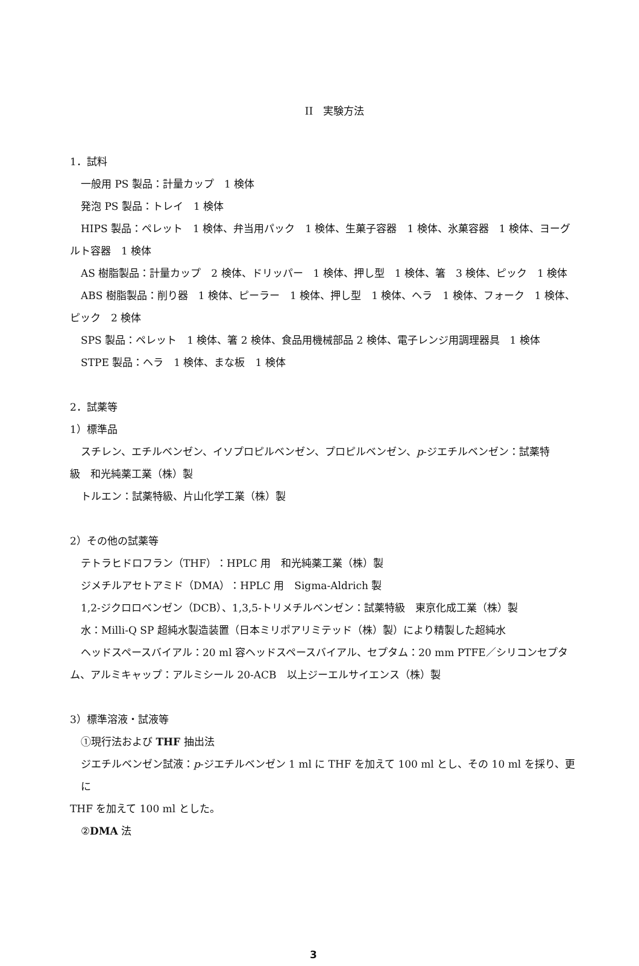II　実験方法
1．試料
一般用 PS 製品：計量カップ　1 検体
発泡 PS 製品：トレイ　1 検体
HIPS 製品：ペレット　1 検体、弁当用パック　1 検体、生菓子容器　1 検体、氷菓容器　1 検体、ヨーグ
ルト容器　1 検体
AS 樹脂製品：計量カップ　2 検体、ドリッパー　1 検体、押し型　1 検体、箸　3 検体、ピック　1 検体
ABS 樹脂製品：削り器　1 検体、ピーラー　1 検体、押し型　1 検体、ヘラ　1 検体、フォーク　1 検体、
ピック　2 検体
SPS 製品：ペレット　1 検体、箸 2 検体、食品用機械部品 2 検体、電子レンジ用調理器具　1 検体
STPE 製品：ヘラ　1 検体、まな板　1 検体
2．試薬等
1）標準品
スチレン、エチルベンゼン、イソプロピルベンゼン、プロピルベンゼン、p-ジエチルベンゼン：試薬特
級　和光純薬工業（株）製
トルエン：試薬特級、片山化学工業（株）製
2）その他の試薬等
テトラヒドロフラン（THF）：HPLC 用　和光純薬工業（株）製
ジメチルアセトアミド（DMA）：HPLC 用　Sigma-Aldrich 製
1,2-ジクロロベンゼン（DCB）、1,3,5-トリメチルベンゼン：試薬特級　東京化成工業（株）製
水：Milli-Q SP 超純水製造装置（日本ミリポアリミテッド（株）製）により精製した超純水
ヘッドスペースバイアル：20 ml 容ヘッドスペースバイアル、セプタム：20 mm PTFE／シリコンセプタ
ム、アルミキャップ：アルミシール 20-ACB　以上ジーエルサイエンス（株）製
3）標準溶液・試液等
①現行法および THF 抽出法
ジエチルベンゼン試液：p-ジエチルベンゼン 1 ml に THF を加えて 100 ml とし、その 10 ml を採り、更に
THF を加えて 100 ml とした。
②DMA 法
3